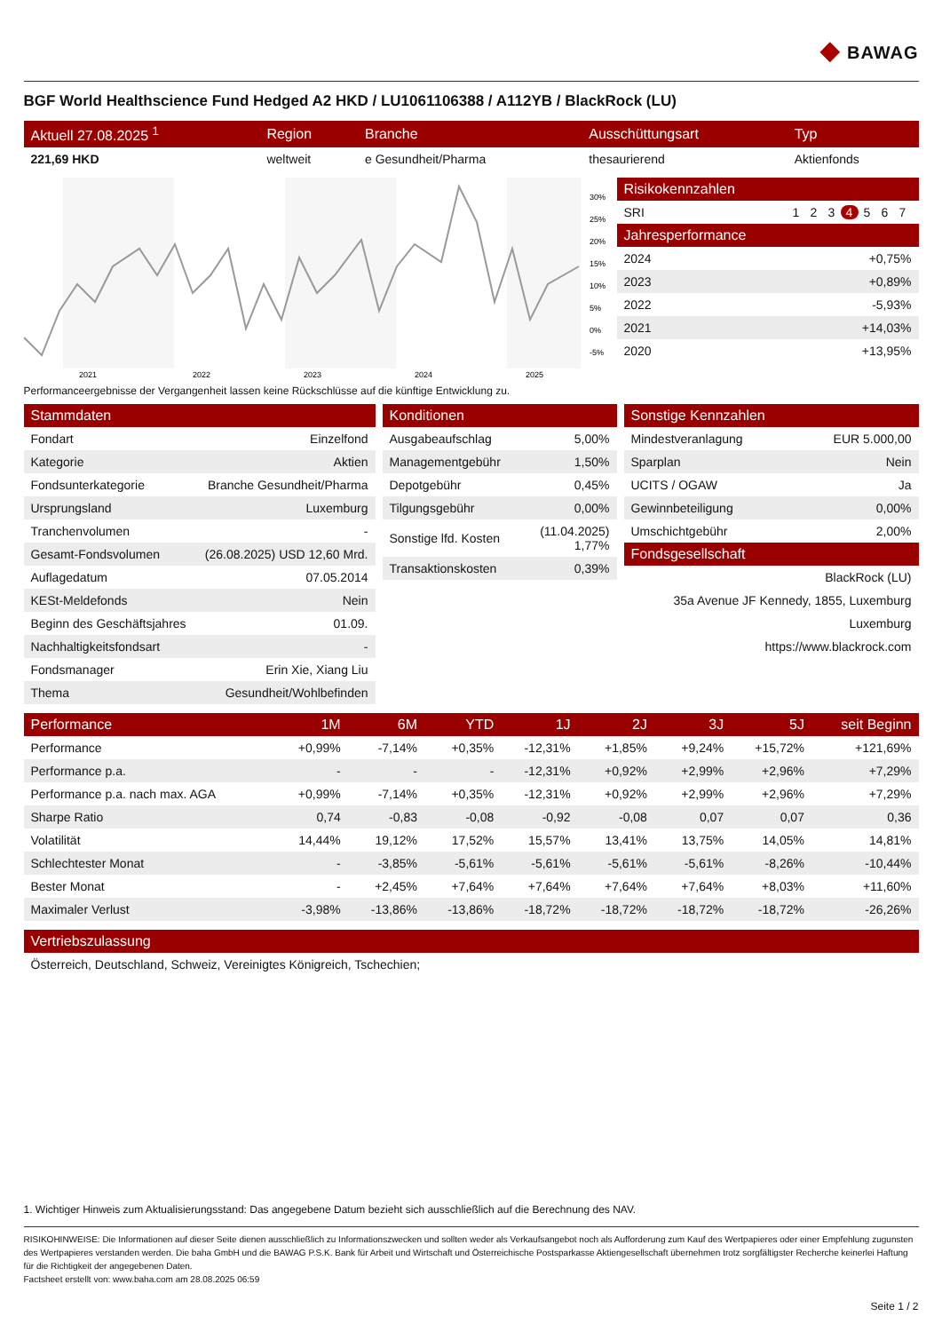◆ BAWAG
BGF World Healthscience Fund Hedged A2 HKD / LU1061106388 / A112YB / BlackRock (LU)
| Aktuell 27.08.2025 <sup>1</sup> | Region | Branche | Ausschüttungsart | Typ |
| --- | --- | --- | --- | --- |
| 221,69 HKD | weltweit | e Gesundheit/Pharma | thesaurierend | Aktienfonds |
2021
2022
2023
2024
2025
30%
25%
20%
15%
10%
5%
0%
-5%
| Risikokennzahlen | |
| --- | --- |
| SRI | 1 2 3 4 5 6 7 |
| Jahresperformance | |
| 2024 | +0,75% |
| 2023 | +0,89% |
| 2022 | -5,93% |
| 2021 | +14,03% |
| 2020 | +13,95% |
Performanceergebnisse der Vergangenheit lassen keine Rückschlüsse auf die künftige Entwicklung zu.
| Stammdaten | |
| --- | --- |
| Fondart | Einzelfond |
| Kategorie | Aktien |
| Fondsunterkategorie | Branche Gesundheit/Pharma |
| Ursprungsland | Luxemburg |
| Tranchenvolumen | - |
| Gesamt-Fondsvolumen | (26.08.2025) USD 12,60 Mrd. |
| Auflagedatum | 07.05.2014 |
| KESt-Meldefonds | Nein |
| Beginn des Geschäftsjahres | 01.09. |
| Nachhaltigkeitsfondsart | - |
| Fondsmanager | Erin Xie, Xiang Liu |
| Thema | Gesundheit/Wohlbefinden |
| Konditionen | |
| --- | --- |
| Ausgabeaufschlag | 5,00% |
| Managementgebühr | 1,50% |
| Depotgebühr | 0,45% |
| Tilgungsgebühr | 0,00% |
| Sonstige lfd. Kosten | (11.04.2025) 1,77% |
| Transaktionskosten | 0,39% |
| Sonstige Kennzahlen | |
| --- | --- |
| Mindestveranlagung | EUR 5.000,00 |
| Sparplan | Nein |
| UCITS / OGAW | Ja |
| Gewinnbeteiligung | 0,00% |
| Umschichtgebühr | 2,00% |
| Fondsgesellschaft | |
| BlackRock (LU) | |
| 35a Avenue JF Kennedy, 1855, Luxemburg | |
| Luxemburg | |
| https://www.blackrock.com | |
| Performance | 1M | 6M | YTD | 1J | 2J | 3J | 5J | seit Beginn |
| --- | --- | --- | --- | --- | --- | --- | --- | --- |
| Performance | +0,99% | -7,14% | +0,35% | -12,31% | +1,85% | +9,24% | +15,72% | +121,69% |
| Performance p.a. | - | - | - | -12,31% | +0,92% | +2,99% | +2,96% | +7,29% |
| Performance p.a. nach max. AGA | +0,99% | -7,14% | +0,35% | -12,31% | +0,92% | +2,99% | +2,96% | +7,29% |
| Sharpe Ratio | 0,74 | -0,83 | -0,08 | -0,92 | -0,08 | 0,07 | 0,07 | 0,36 |
| Volatilität | 14,44% | 19,12% | 17,52% | 15,57% | 13,41% | 13,75% | 14,05% | 14,81% |
| Schlechtester Monat | - | -3,85% | -5,61% | -5,61% | -5,61% | -5,61% | -8,26% | -10,44% |
| Bester Monat | - | +2,45% | +7,64% | +7,64% | +7,64% | +7,64% | +8,03% | +11,60% |
| Maximaler Verlust | -3,98% | -13,86% | -13,86% | -18,72% | -18,72% | -18,72% | -18,72% | -26,26% |
| Vertriebszulassung |
| --- |
| Österreich, Deutschland, Schweiz, Vereinigtes Königreich, Tschechien; |
1. Wichtiger Hinweis zum Aktualisierungsstand: Das angegebene Datum bezieht sich ausschließlich auf die Berechnung des NAV.
RISIKOHINWEISE: Die Informationen auf dieser Seite dienen ausschließlich zu Informationszwecken und sollten weder als Verkaufsangebot noch als Aufforderung zum Kauf des Wertpapieres oder einer Empfehlung zugunsten des Wertpapieres verstanden werden. Die baha GmbH und die BAWAG P.S.K. Bank für Arbeit und Wirtschaft und Österreichische Postsparkasse Aktiengesellschaft übernehmen trotz sorgfältigster Recherche keinerlei Haftung für die Richtigkeit der angegebenen Daten.
Factsheet erstellt von: www.baha.com am 28.08.2025 06:59
Seite 1 / 2